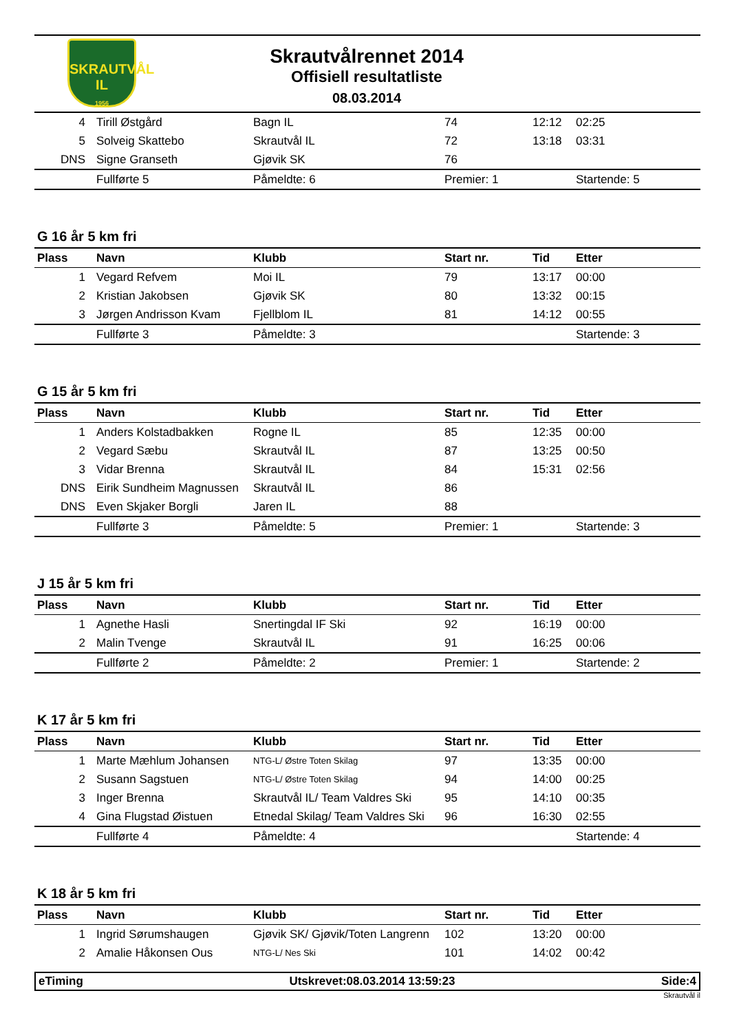SKRAUTVÅL
IL
1956
Skrautvålrennet 2014
Offisiell resultatliste
08.03.2014
| 4 | Tirill Østgård | Bagn IL | 74 | 12:12 | 02:25 |
| 5 | Solveig Skattebo | Skrautvål IL | 72 | 13:18 | 03:31 |
| DNS | Signe Granseth | Gjøvik SK | 76 | | |
| | Fullførte 5 | Påmeldte: 6 | Premier: 1 | | Startende: 5 |
G 16 år 5 km fri
| Plass | Navn | Klubb | Start nr. | Tid | Etter |
| --- | --- | --- | --- | --- | --- |
| 1 | Vegard Refvem | Moi IL | 79 | 13:17 | 00:00 |
| 2 | Kristian Jakobsen | Gjøvik SK | 80 | 13:32 | 00:15 |
| 3 | Jørgen Andrisson Kvam | Fjellblom IL | 81 | 14:12 | 00:55 |
| | Fullførte 3 | Påmeldte: 3 | | | Startende: 3 |
G 15 år 5 km fri
| Plass | Navn | Klubb | Start nr. | Tid | Etter |
| --- | --- | --- | --- | --- | --- |
| 1 | Anders Kolstadbakken | Rogne IL | 85 | 12:35 | 00:00 |
| 2 | Vegard Sæbu | Skrautvål IL | 87 | 13:25 | 00:50 |
| 3 | Vidar Brenna | Skrautvål IL | 84 | 15:31 | 02:56 |
| DNS | Eirik Sundheim Magnussen | Skrautvål IL | 86 | | |
| DNS | Even Skjaker Borgli | Jaren IL | 88 | | |
| | Fullførte 3 | Påmeldte: 5 | Premier: 1 | | Startende: 3 |
J 15 år 5 km fri
| Plass | Navn | Klubb | Start nr. | Tid | Etter |
| --- | --- | --- | --- | --- | --- |
| 1 | Agnethe Hasli | Snertingdal IF Ski | 92 | 16:19 | 00:00 |
| 2 | Malin Tvenge | Skrautvål IL | 91 | 16:25 | 00:06 |
| | Fullførte 2 | Påmeldte: 2 | Premier: 1 | | Startende: 2 |
K 17 år 5 km fri
| Plass | Navn | Klubb | Start nr. | Tid | Etter |
| --- | --- | --- | --- | --- | --- |
| 1 | Marte Mæhlum Johansen | NTG-L/ Østre Toten Skilag | 97 | 13:35 | 00:00 |
| 2 | Susann Sagstuen | NTG-L/ Østre Toten Skilag | 94 | 14:00 | 00:25 |
| 3 | Inger Brenna | Skrautvål IL/ Team Valdres Ski | 95 | 14:10 | 00:35 |
| 4 | Gina Flugstad Øistuen | Etnedal Skilag/ Team Valdres Ski | 96 | 16:30 | 02:55 |
| | Fullførte 4 | Påmeldte: 4 | | | Startende: 4 |
K 18 år 5 km fri
| Plass | Navn | Klubb | Start nr. | Tid | Etter |
| --- | --- | --- | --- | --- | --- |
| 1 | Ingrid Sørumshaugen | Gjøvik SK/ Gjøvik/Toten Langrenn | 102 | 13:20 | 00:00 |
| 2 | Amalie Håkonsen Ous | NTG-L/ Nes Ski | 101 | 14:02 | 00:42 |
eTiming Utskrevet:08.03.2014 13:59:23 Side:4
Skrautvål il